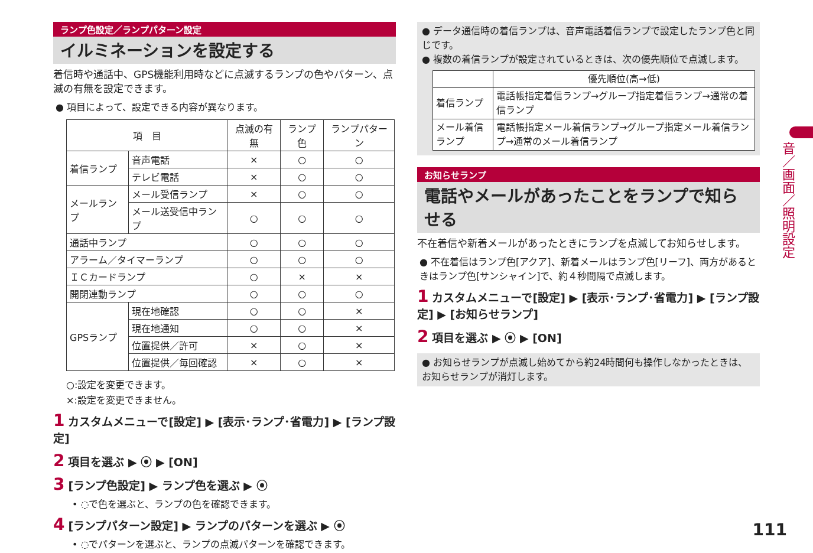ランプ色設定／ランプパターン設定
イルミネーションを設定する
着信時や通話中、GPS機能利用時などに点滅するランプの色やパターン、点滅の有無を設定できます。
● 項目によって、設定できる内容が異なります。
| 項 目 | | 点滅の有無 | ランプ色 | ランプパターン |
| --- | --- | --- | --- | --- |
| 着信ランプ | 音声電話 | × | ○ | ○ |
| | テレビ電話 | × | ○ | ○ |
| メールランプ | メール受信ランプ | × | ○ | ○ |
| | メール送受信中ランプ | ○ | ○ | ○ |
| 通話中ランプ | | ○ | ○ | ○ |
| アラーム／タイマーランプ | | ○ | ○ | ○ |
| ＩＣカードランプ | | ○ | × | × |
| 開閉連動ランプ | | ○ | ○ | ○ |
| GPSランプ | 現在地確認 | ○ | ○ | × |
| | 現在地通知 | ○ | ○ | × |
| | 位置提供／許可 | × | ○ | × |
| | 位置提供／毎回確認 | × | ○ | × |
○:設定を変更できます。
×:設定を変更できません。
1 カスタムメニューで[設定] ▶ [表示･ランプ･省電力] ▶ [ランプ設定]
2 項目を選ぶ ▶ ⦿ ▶ [ON]
3 [ランプ色設定] ▶ ランプ色を選ぶ ▶ ⦿
• ◌で色を選ぶと、ランプの色を確認できます。
4 [ランプパターン設定] ▶ ランプのパターンを選ぶ ▶ ⦿
• ◌でパターンを選ぶと、ランプの点滅パターンを確認できます。
● データ通信時の着信ランプは、音声電話着信ランプで設定したランプ色と同じです。
● 複数の着信ランプが設定されているときは、次の優先順位で点滅します。
| | 優先順位(高→低) |
| --- | --- |
| 着信ランプ | 電話帳指定着信ランプ→グループ指定着信ランプ→通常の着信ランプ |
| メール着信ランプ | 電話帳指定メール着信ランプ→グループ指定メール着信ランプ→通常のメール着信ランプ |
お知らせランプ
電話やメールがあったことをランプで知らせる
不在着信や新着メールがあったときにランプを点滅してお知らせします。
● 不在着信はランプ色[アクア]、新着メールはランプ色[リーフ]、両方があるときはランプ色[サンシャイン]で、約４秒間隔で点滅します。
1 カスタムメニューで[設定] ▶ [表示･ランプ･省電力] ▶ [ランプ設定] ▶ [お知らせランプ]
2 項目を選ぶ ▶ ⦿ ▶ [ON]
● お知らせランプが点滅し始めてから約24時間何も操作しなかったときは、お知らせランプが消灯します。
音／画面／照明設定
111